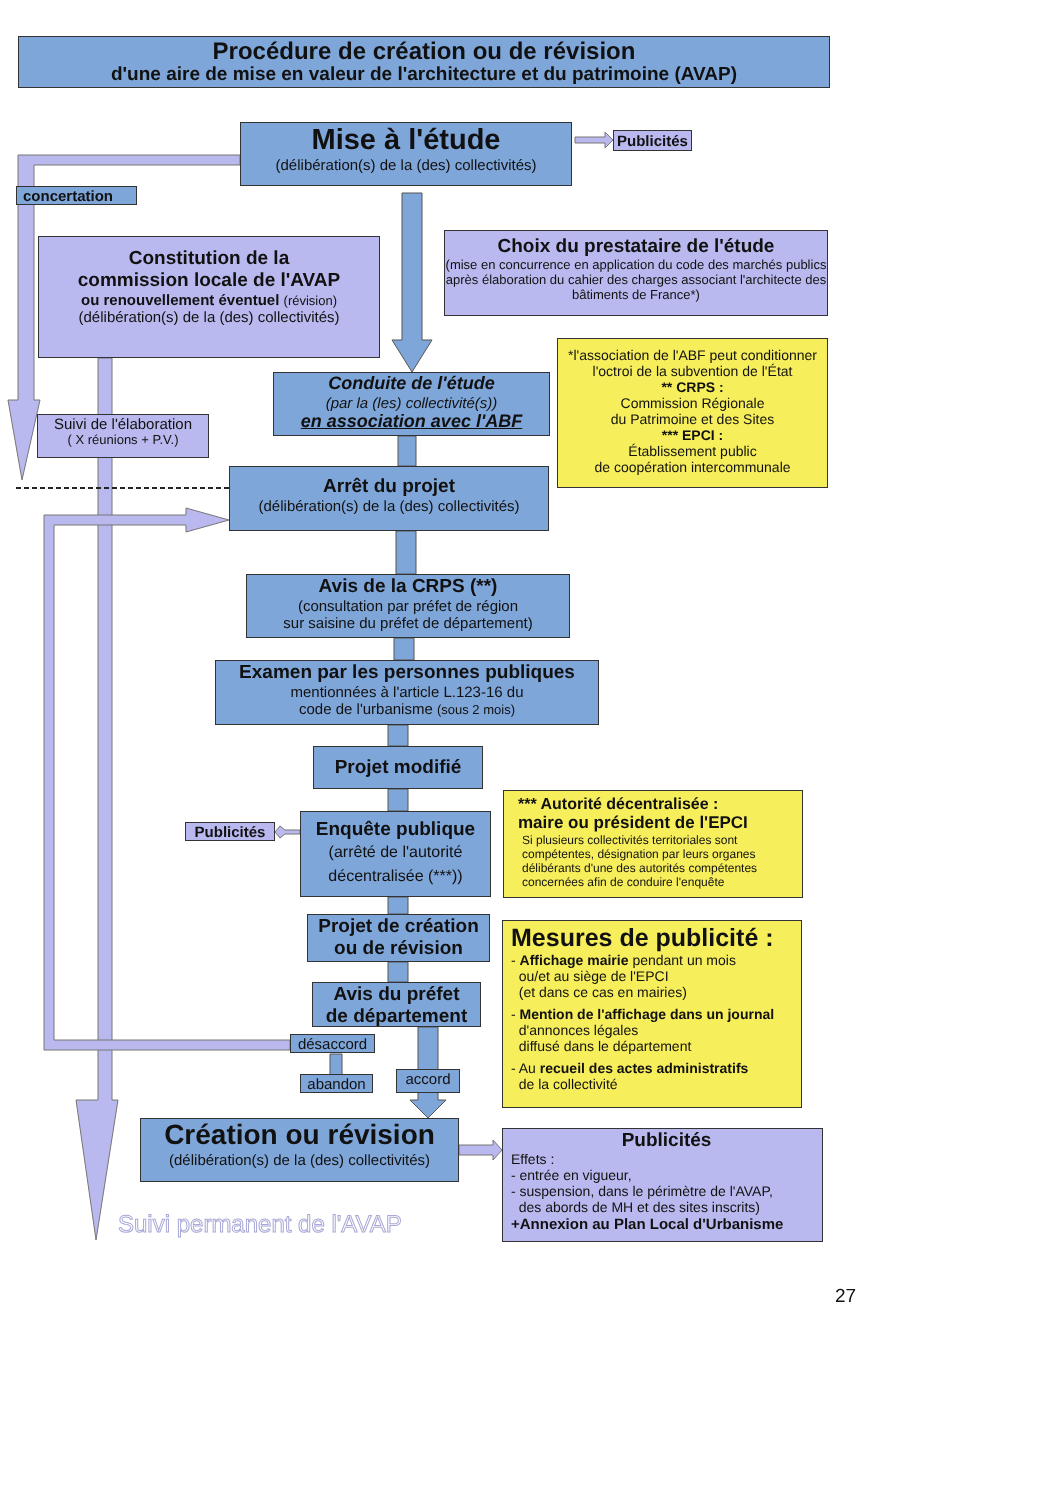Procédure de création ou de révision
d'une aire de mise en valeur de l'architecture et du patrimoine (AVAP)
Mise à l'étude
(délibération(s) de la (des) collectivités)
Publicités
concertation
Constitution de la
commission locale de l'AVAP
ou renouvellement éventuel (révision)
(délibération(s) de la (des) collectivités)
Choix du prestataire de l'étude
(mise en concurrence en application du code des marchés publics après élaboration du cahier des charges associant l'architecte des bâtiments de France*)
Suivi de l'élaboration
( X réunions + P.V.)
Conduite de l'étude
(par la (les) collectivité(s))
en association avec l'ABF
*l'association de l'ABF peut conditionner l'octroi de la subvention de l'État
** CRPS :
Commission Régionale
du Patrimoine et des Sites
*** EPCI :
Établissement public
de coopération intercommunale
Arrêt du projet
(délibération(s) de la (des) collectivités)
Avis de la CRPS (**)
(consultation par préfet de région
sur saisine du préfet de département)
Examen par les personnes publiques
mentionnées à l'article L.123-16 du
code de l'urbanisme (sous 2 mois)
Projet modifié
Publicités
Enquête publique
(arrêté de l'autorité
décentralisée (***))
*** Autorité décentralisée :
maire ou président de l'EPCI
Si plusieurs collectivités territoriales sont compétentes, désignation par leurs organes délibérants d'une des autorités compétentes concernées afin de conduire l'enquête
Projet de création
ou de révision
Avis du préfet
de département
désaccord
abandon
accord
Mesures de publicité :
- Affichage mairie pendant un mois
ou/et au siège de l'EPCI
(et dans ce cas en mairies)
- Mention de l'affichage dans un journal
d'annonces légales
diffusé dans le département
- Au recueil des actes administratifs
de la collectivité
Création ou révision
(délibération(s) de la (des) collectivités)
Suivi permanent de l'AVAP
Publicités
Effets :
- entrée en vigueur,
- suspension, dans le périmètre de l'AVAP,
des abords de MH et des sites inscrits)
+Annexion au Plan Local d'Urbanisme
27